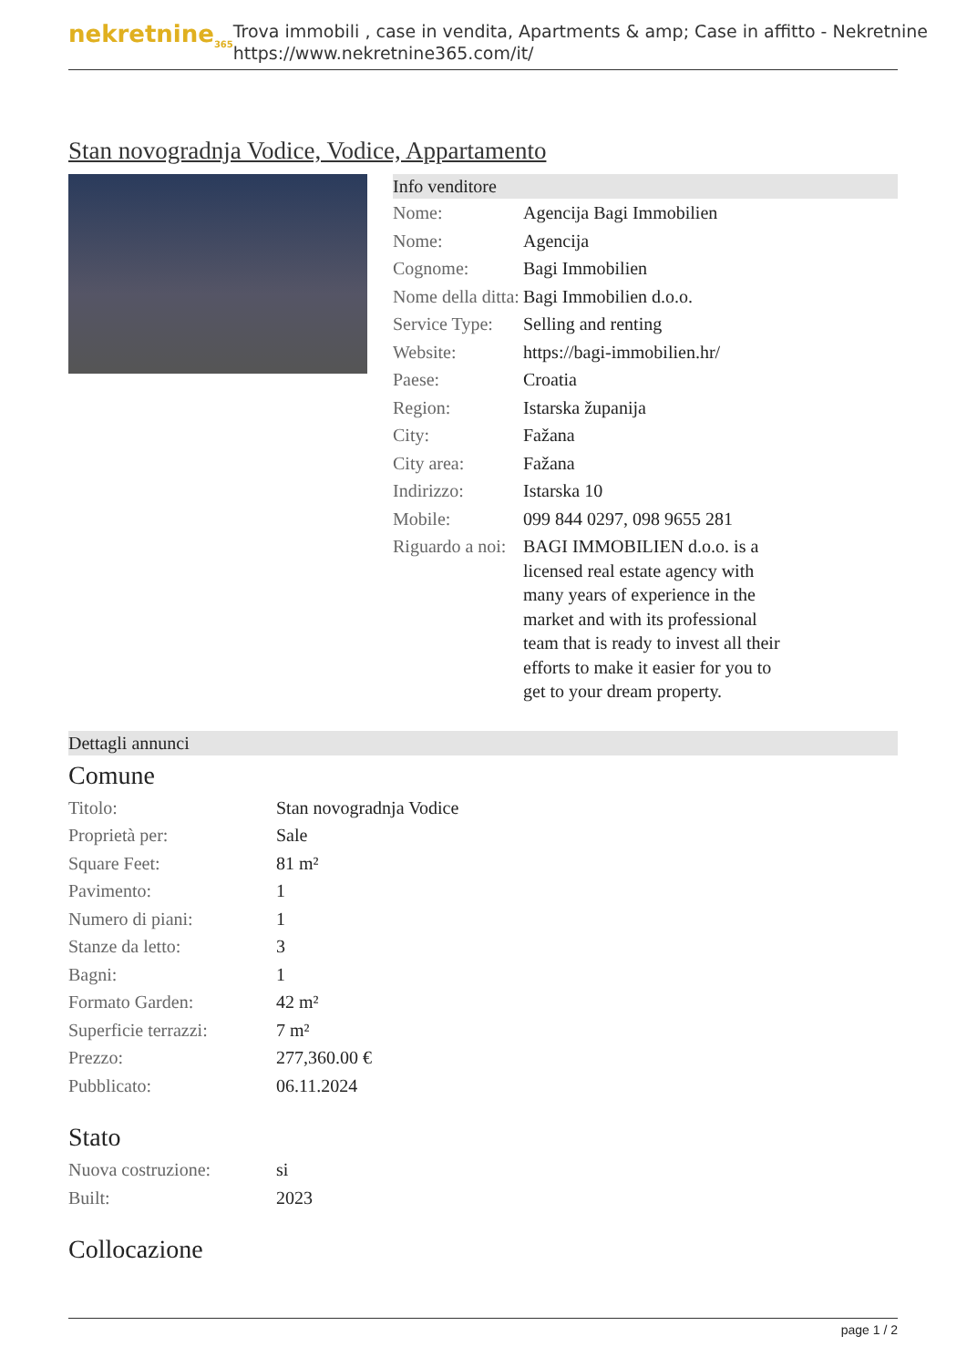nekretnine<sub>365</sub>
Trova immobili , case in vendita, Apartments & amp; Case in affitto - Nekretnine
https://www.nekretnine365.com/it/
Stan novogradnja Vodice, Vodice, Appartamento
Info venditore
| Nome: | Agencija Bagi Immobilien |
| Nome: | Agencija |
| Cognome: | Bagi Immobilien |
| Nome della ditta: | Bagi Immobilien d.o.o. |
| Service Type: | Selling and renting |
| Website: | https://bagi-immobilien.hr/ |
| Paese: | Croatia |
| Region: | Istarska županija |
| City: | Fažana |
| City area: | Fažana |
| Indirizzo: | Istarska 10 |
| Mobile: | 099 844 0297, 098 9655 281 |
| Riguardo a noi: | BAGI IMMOBILIEN d.o.o. is a licensed real estate agency with many years of experience in the market and with its professional team that is ready to invest all their efforts to make it easier for you to get to your dream property. |
Dettagli annunci
Comune
| Titolo: | Stan novogradnja Vodice |
| Proprietà per: | Sale |
| Square Feet: | 81 m² |
| Pavimento: | 1 |
| Numero di piani: | 1 |
| Stanze da letto: | 3 |
| Bagni: | 1 |
| Formato Garden: | 42 m² |
| Superficie terrazzi: | 7 m² |
| Prezzo: | 277,360.00 € |
| Pubblicato: | 06.11.2024 |
Stato
| Nuova costruzione: | si |
| Built: | 2023 |
Collocazione
page 1 / 2